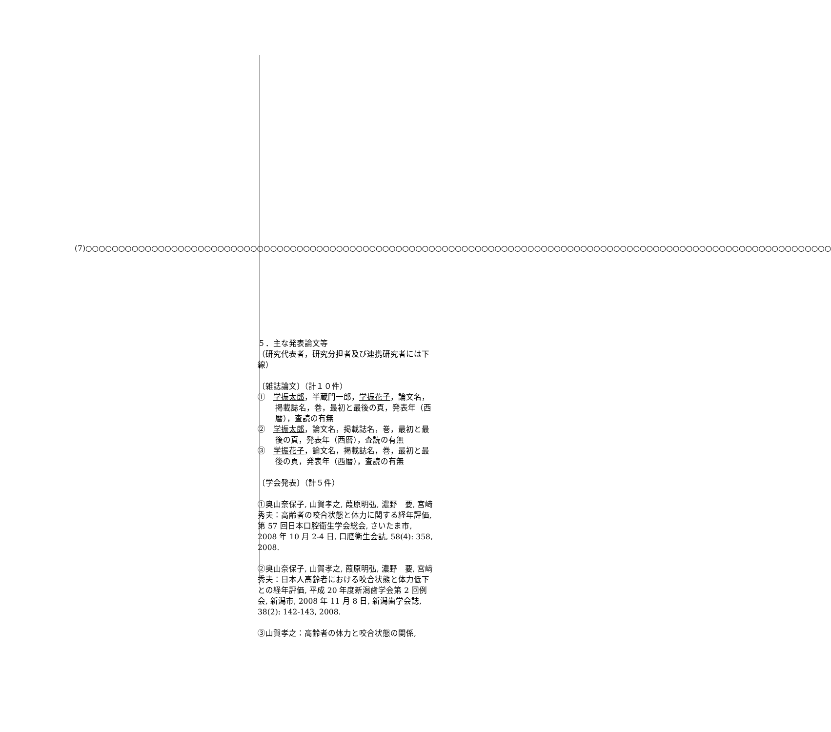(7)○○○○○○○○○○○○○○○○○○○○○○○○○○○○○○○○○○○○○○○○○○○○○○○○○○○○○○○○○○○○○○○○○○○○○○○○○○○○○○○○○○○○○○○○○○○○○○○○○○○○○○○○○○○○○○○○○
５．主な発表論文等
（研究代表者，研究分担者及び連携研究者には下線）
〔雑誌論文〕（計１０件）
①　学振太郎，半蔵門一郎，学振花子，論文名，掲載誌名，巻，最初と最後の頁，発表年（西暦），査読の有無
②　学振太郎，論文名，掲載誌名，巻，最初と最後の頁，発表年（西暦），査読の有無
③　学振花子，論文名，掲載誌名，巻，最初と最後の頁，発表年（西暦），査読の有無
〔学会発表〕（計５件）
①奥山奈保子, 山賀孝之, 葭原明弘, 濃野　要, 宮﨑秀夫：高齢者の咬合状態と体力に関する経年評価, 第 57 回日本口腔衛生学会総会, さいたま市, 2008 年 10 月 2-4 日, 口腔衛生会誌, 58(4): 358, 2008.
②奥山奈保子, 山賀孝之, 葭原明弘, 濃野　要, 宮﨑秀夫：日本人高齢者における咬合状態と体力低下との経年評価, 平成 20 年度新潟歯学会第 2 回例会, 新潟市, 2008 年 11 月 8 日, 新潟歯学会誌, 38(2): 142-143, 2008.
③山賀孝之：高齢者の体力と咬合状態の関係,